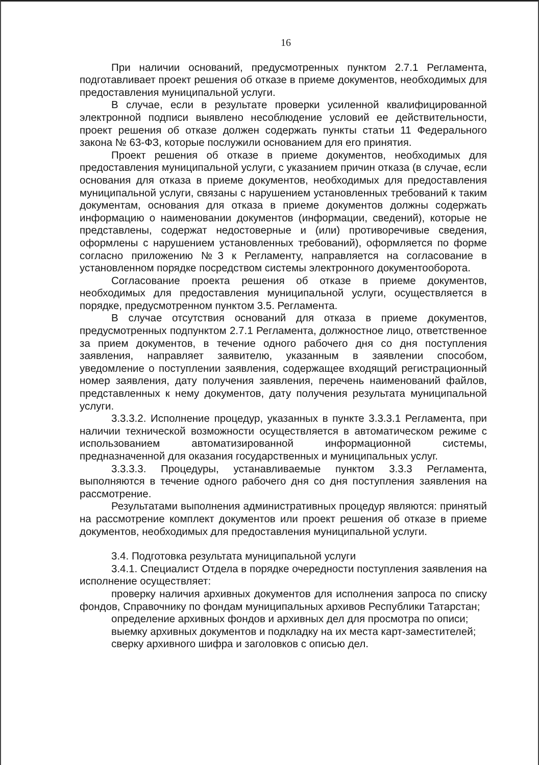16
При наличии оснований, предусмотренных пунктом 2.7.1 Регламента, подготавливает проект решения об отказе в приеме документов, необходимых для предоставления муниципальной услуги.
В случае, если в результате проверки усиленной квалифицированной электронной подписи выявлено несоблюдение условий ее действительности, проект решения об отказе должен содержать пункты статьи 11 Федерального закона № 63-ФЗ, которые послужили основанием для его принятия.
Проект решения об отказе в приеме документов, необходимых для предоставления муниципальной услуги, с указанием причин отказа (в случае, если основания для отказа в приеме документов, необходимых для предоставления муниципальной услуги, связаны с нарушением установленных требований к таким документам, основания для отказа в приеме документов должны содержать информацию о наименовании документов (информации, сведений), которые не представлены, содержат недостоверные и (или) противоречивые сведения, оформлены с нарушением установленных требований), оформляется по форме согласно приложению №3 к Регламенту, направляется на согласование в установленном порядке посредством системы электронного документооборота.
Согласование проекта решения об отказе в приеме документов, необходимых для предоставления муниципальной услуги, осуществляется в порядке, предусмотренном пунктом 3.5. Регламента.
В случае отсутствия оснований для отказа в приеме документов, предусмотренных подпунктом 2.7.1 Регламента, должностное лицо, ответственное за прием документов, в течение одного рабочего дня со дня поступления заявления, направляет заявителю, указанным в заявлении способом, уведомление о поступлении заявления, содержащее входящий регистрационный номер заявления, дату получения заявления, перечень наименований файлов, представленных к нему документов, дату получения результата муниципальной услуги.
3.3.3.2. Исполнение процедур, указанных в пункте 3.3.3.1 Регламента, при наличии технической возможности осуществляется в автоматическом режиме с использованием автоматизированной информационной системы, предназначенной для оказания государственных и муниципальных услуг.
3.3.3.3. Процедуры, устанавливаемые пунктом 3.3.3 Регламента, выполняются в течение одного рабочего дня со дня поступления заявления на рассмотрение.
Результатами выполнения административных процедур являются: принятый на рассмотрение комплект документов или проект решения об отказе в приеме документов, необходимых для предоставления муниципальной услуги.
3.4. Подготовка результата муниципальной услуги
3.4.1. Специалист Отдела в порядке очередности поступления заявления на исполнение осуществляет:
проверку наличия архивных документов для исполнения запроса по списку фондов, Справочнику по фондам муниципальных архивов Республики Татарстан;
определение архивных фондов и архивных дел для просмотра по описи;
выемку архивных документов и подкладку на их места карт-заместителей;
сверку архивного шифра и заголовков с описью дел.